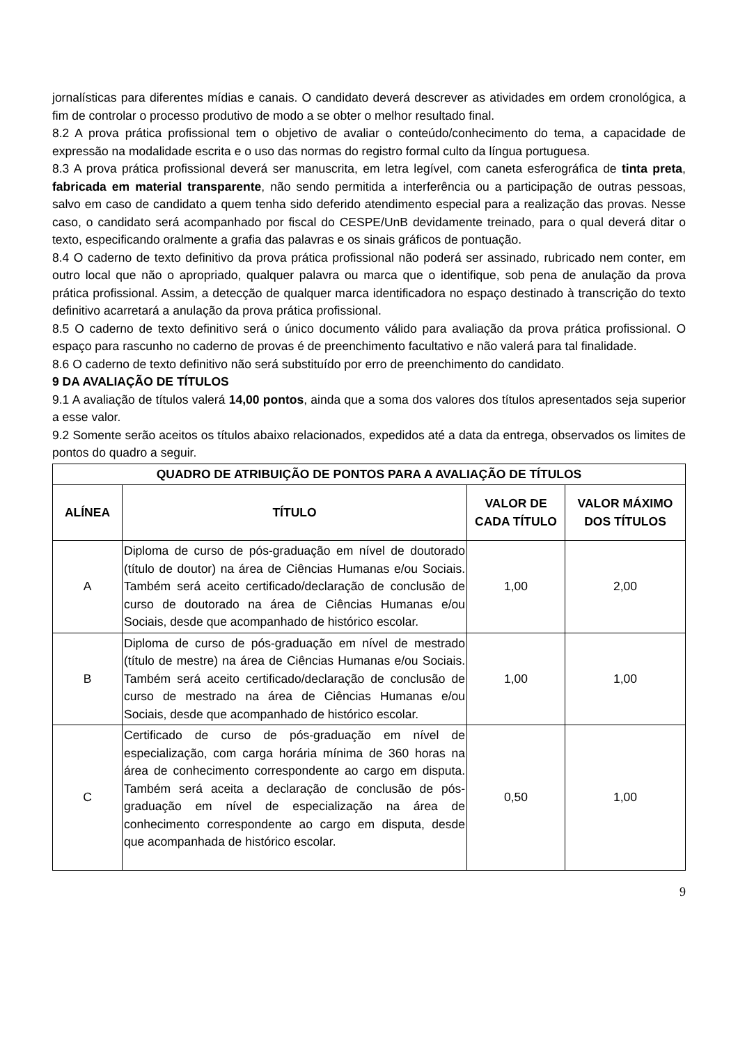jornalísticas para diferentes mídias e canais. O candidato deverá descrever as atividades em ordem cronológica, a fim de controlar o processo produtivo de modo a se obter o melhor resultado final.
8.2 A prova prática profissional tem o objetivo de avaliar o conteúdo/conhecimento do tema, a capacidade de expressão na modalidade escrita e o uso das normas do registro formal culto da língua portuguesa.
8.3 A prova prática profissional deverá ser manuscrita, em letra legível, com caneta esferográfica de tinta preta, fabricada em material transparente, não sendo permitida a interferência ou a participação de outras pessoas, salvo em caso de candidato a quem tenha sido deferido atendimento especial para a realização das provas. Nesse caso, o candidato será acompanhado por fiscal do CESPE/UnB devidamente treinado, para o qual deverá ditar o texto, especificando oralmente a grafia das palavras e os sinais gráficos de pontuação.
8.4 O caderno de texto definitivo da prova prática profissional não poderá ser assinado, rubricado nem conter, em outro local que não o apropriado, qualquer palavra ou marca que o identifique, sob pena de anulação da prova prática profissional. Assim, a detecção de qualquer marca identificadora no espaço destinado à transcrição do texto definitivo acarretará a anulação da prova prática profissional.
8.5 O caderno de texto definitivo será o único documento válido para avaliação da prova prática profissional. O espaço para rascunho no caderno de provas é de preenchimento facultativo e não valerá para tal finalidade.
8.6 O caderno de texto definitivo não será substituído por erro de preenchimento do candidato.
9 DA AVALIAÇÃO DE TÍTULOS
9.1 A avaliação de títulos valerá 14,00 pontos, ainda que a soma dos valores dos títulos apresentados seja superior a esse valor.
9.2 Somente serão aceitos os títulos abaixo relacionados, expedidos até a data da entrega, observados os limites de pontos do quadro a seguir.
| QUADRO DE ATRIBUIÇÃO DE PONTOS PARA A AVALIAÇÃO DE TÍTULOS | | | |
| --- | --- | --- | --- |
| ALÍNEA | TÍTULO | VALOR DE CADA TÍTULO | VALOR MÁXIMO DOS TÍTULOS |
| A | Diploma de curso de pós-graduação em nível de doutorado (título de doutor) na área de Ciências Humanas e/ou Sociais. Também será aceito certificado/declaração de conclusão de curso de doutorado na área de Ciências Humanas e/ou Sociais, desde que acompanhado de histórico escolar. | 1,00 | 2,00 |
| B | Diploma de curso de pós-graduação em nível de mestrado (título de mestre) na área de Ciências Humanas e/ou Sociais. Também será aceito certificado/declaração de conclusão de curso de mestrado na área de Ciências Humanas e/ou Sociais, desde que acompanhado de histórico escolar. | 1,00 | 1,00 |
| C | Certificado de curso de pós-graduação em nível de especialização, com carga horária mínima de 360 horas na área de conhecimento correspondente ao cargo em disputa. Também será aceita a declaração de conclusão de pós-graduação em nível de especialização na área de conhecimento correspondente ao cargo em disputa, desde que acompanhada de histórico escolar. | 0,50 | 1,00 |
9